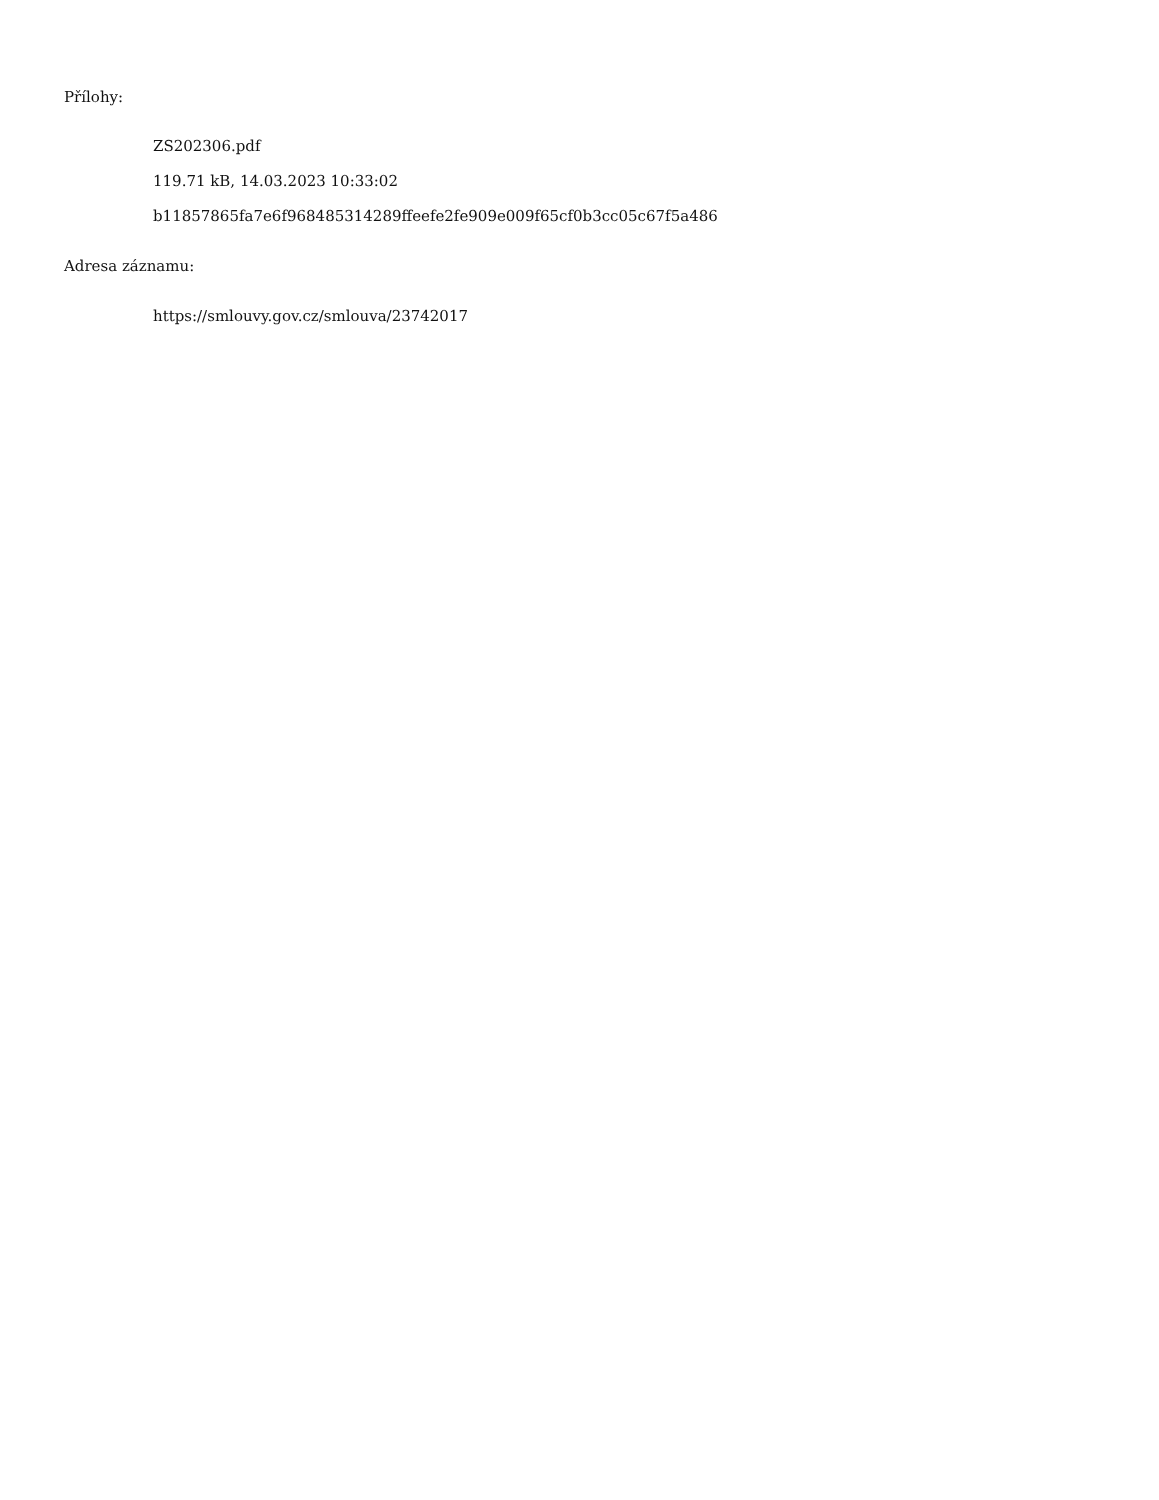Přílohy:
ZS202306.pdf
119.71 kB, 14.03.2023 10:33:02
b11857865fa7e6f968485314289ffeefe2fe909e009f65cf0b3cc05c67f5a486
Adresa záznamu:
https://smlouvy.gov.cz/smlouva/23742017